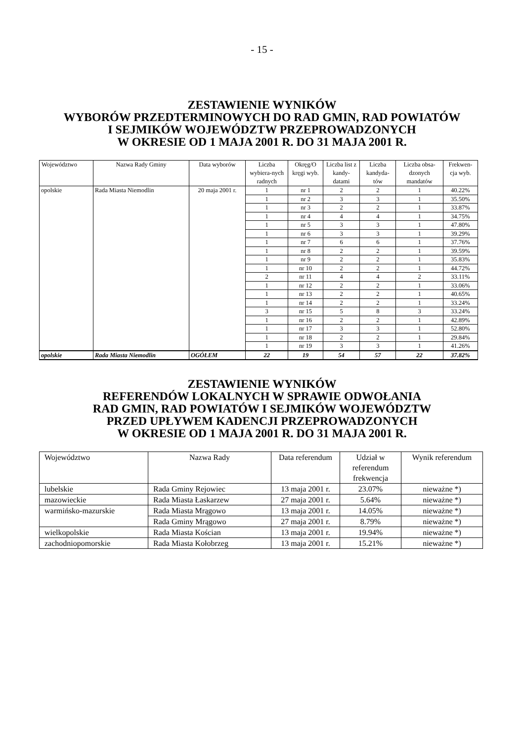- 15 -
ZESTAWIENIE WYNIKÓW
WYBORÓW PRZEDTERMINOWYCH DO RAD GMIN, RAD POWIATÓW
I SEJMIKÓW WOJEWÓDZTW PRZEPROWADZONYCH
W OKRESIE OD 1 MAJA 2001 R. DO 31 MAJA 2001 R.
| Województwo | Nazwa Rady Gminy | Data wyborów | Liczba wybiera-nych radnych | Okręg/O kręgi wyb. | Liczba list z kandy-datami | Liczba kandyda-tów | Liczba obsa-dzonych mandatów | Frekwen-cja wyb. |
| --- | --- | --- | --- | --- | --- | --- | --- | --- |
| opolskie | Rada Miasta Niemodlin | 20 maja 2001 r. | 1 | nr 1 | 2 | 2 | 1 | 40.22% |
| | | | 1 | nr 2 | 3 | 3 | 1 | 35.50% |
| | | | 1 | nr 3 | 2 | 2 | 1 | 33.87% |
| | | | 1 | nr 4 | 4 | 4 | 1 | 34.75% |
| | | | 1 | nr 5 | 3 | 3 | 1 | 47.80% |
| | | | 1 | nr 6 | 3 | 3 | 1 | 39.29% |
| | | | 1 | nr 7 | 6 | 6 | 1 | 37.76% |
| | | | 1 | nr 8 | 2 | 2 | 1 | 39.59% |
| | | | 1 | nr 9 | 2 | 2 | 1 | 35.83% |
| | | | 1 | nr 10 | 2 | 2 | 1 | 44.72% |
| | | | 2 | nr 11 | 4 | 4 | 2 | 33.11% |
| | | | 1 | nr 12 | 2 | 2 | 1 | 33.06% |
| | | | 1 | nr 13 | 2 | 2 | 1 | 40.65% |
| | | | 1 | nr 14 | 2 | 2 | 1 | 33.24% |
| | | | 3 | nr 15 | 5 | 8 | 3 | 33.24% |
| | | | 1 | nr 16 | 2 | 2 | 1 | 42.89% |
| | | | 1 | nr 17 | 3 | 3 | 1 | 52.80% |
| | | | 1 | nr 18 | 2 | 2 | 1 | 29.84% |
| | | | 1 | nr 19 | 3 | 3 | 1 | 41.26% |
| opolskie | Rada Miasta Niemodlin | OGÓŁEM | 22 | 19 | 54 | 57 | 22 | 37.82% |
ZESTAWIENIE WYNIKÓW
REFERENDÓW LOKALNYCH W SPRAWIE ODWOŁANIA
RAD GMIN, RAD POWIATÓW I SEJMIKÓW WOJEWÓDZTW
PRZED UPŁYWEM KADENCJI PRZEPROWADZONYCH
W OKRESIE OD 1 MAJA 2001 R. DO 31 MAJA 2001 R.
| Województwo | Nazwa Rady | Data referendum | Udział w referendum frekwencja | Wynik referendum |
| --- | --- | --- | --- | --- |
| lubelskie | Rada Gminy Rejowiec | 13 maja 2001 r. | 23.07% | nieważne *) |
| mazowieckie | Rada Miasta Łaskarzew | 27 maja 2001 r. | 5.64% | nieważne *) |
| warmińsko-mazurskie | Rada Miasta Mrągowo | 13 maja 2001 r. | 14.05% | nieważne *) |
| | Rada Gminy Mrągowo | 27 maja 2001 r. | 8.79% | nieważne *) |
| wielkopolskie | Rada Miasta Kościan | 13 maja 2001 r. | 19.94% | nieważne *) |
| zachodniopomorskie | Rada Miasta Kołobrzeg | 13 maja 2001 r. | 15.21% | nieważne *) |